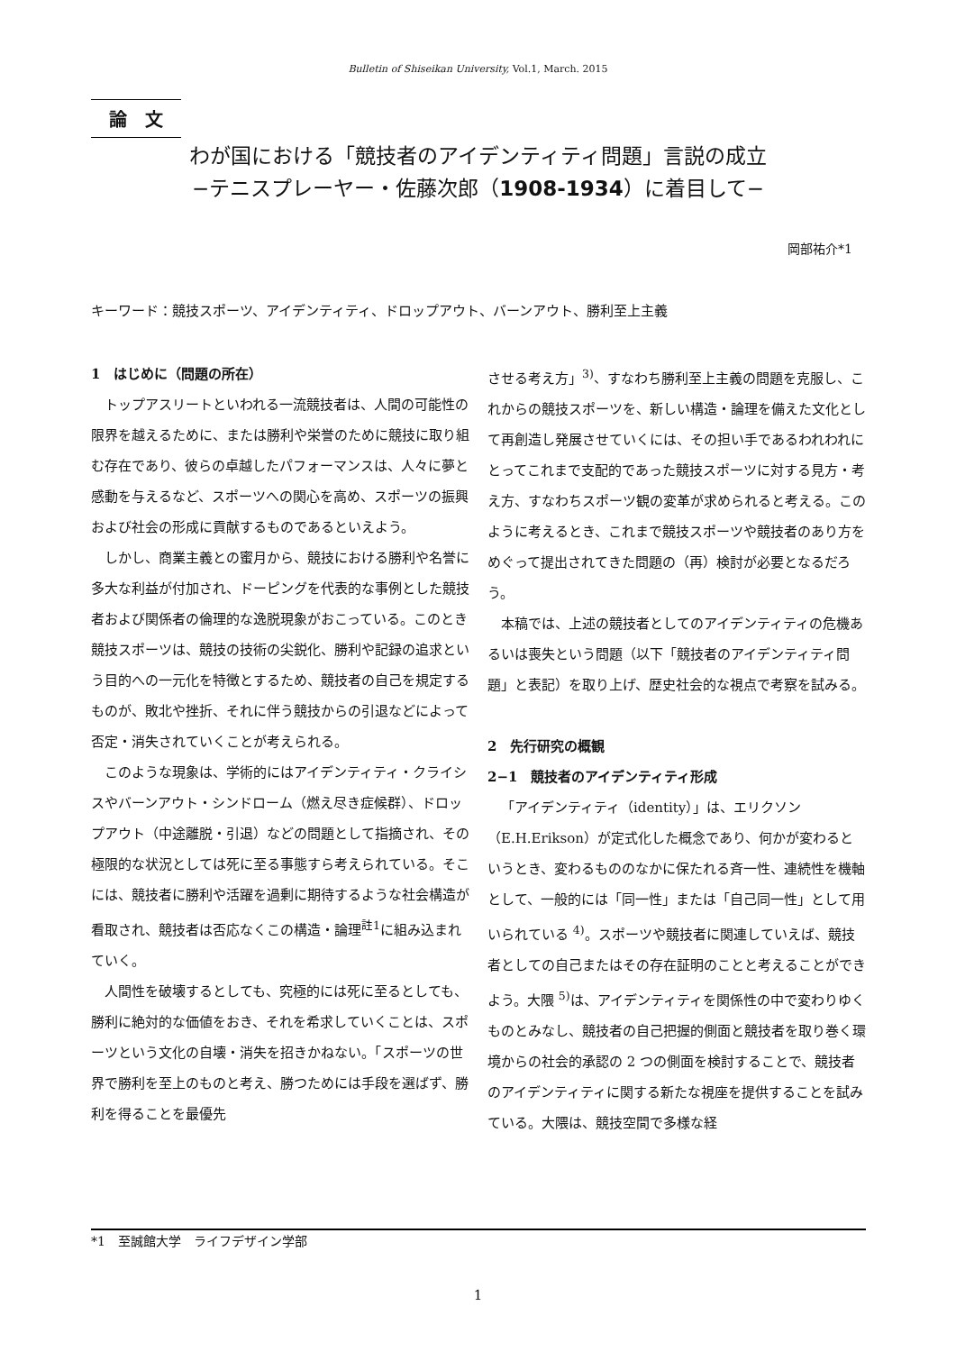Bulletin of Shiseikan University, Vol.1, March. 2015
論　文
わが国における「競技者のアイデンティティ問題」言説の成立
−テニスプレーヤー・佐藤次郎（1908-1934）に着目して−
岡部祐介*1
キーワード：競技スポーツ、アイデンティティ、ドロップアウト、バーンアウト、勝利至上主義
1　はじめに（問題の所在）
トップアスリートといわれる一流競技者は、人間の可能性の限界を越えるために、または勝利や栄誉のために競技に取り組む存在であり、彼らの卓越したパフォーマンスは、人々に夢と感動を与えるなど、スポーツへの関心を高め、スポーツの振興および社会の形成に貢献するものであるといえよう。
しかし、商業主義との蜜月から、競技における勝利や名誉に多大な利益が付加され、ドーピングを代表的な事例とした競技者および関係者の倫理的な逸脱現象がおこっている。このとき競技スポーツは、競技の技術の尖鋭化、勝利や記録の追求という目的への一元化を特徴とするため、競技者の自己を規定するものが、敗北や挫折、それに伴う競技からの引退などによって否定・消失されていくことが考えられる。
このような現象は、学術的にはアイデンティティ・クライシスやバーンアウト・シンドローム（燃え尽き症候群）、ドロップアウト（中途離脱・引退）などの問題として指摘され、その極限的な状況としては死に至る事態すら考えられている。そこには、競技者に勝利や活躍を過剰に期待するような社会構造が看取され、競技者は否応なくこの構造・論理<sup>註1</sup>に組み込まれていく。
人間性を破壊するとしても、究極的には死に至るとしても、勝利に絶対的な価値をおき、それを希求していくことは、スポーツという文化の自壊・消失を招きかねない。「スポーツの世界で勝利を至上のものと考え、勝つためには手段を選ばず、勝利を得ることを最優先
させる考え方」<sup>3)</sup>、すなわち勝利至上主義の問題を克服し、これからの競技スポーツを、新しい構造・論理を備えた文化として再創造し発展させていくには、その担い手であるわれわれにとってこれまで支配的であった競技スポーツに対する見方・考え方、すなわちスポーツ観の変革が求められると考える。このように考えるとき、これまで競技スポーツや競技者のあり方をめぐって提出されてきた問題の（再）検討が必要となるだろう。
本稿では、上述の競技者としてのアイデンティティの危機あるいは喪失という問題（以下「競技者のアイデンティティ問題」と表記）を取り上げ、歴史社会的な視点で考察を試みる。
2　先行研究の概観
2−1　競技者のアイデンティティ形成
「アイデンティティ（identity）」は、エリクソン（E.H.Erikson）が定式化した概念であり、何かが変わるというとき、変わるもののなかに保たれる斉一性、連続性を機軸として、一般的には「同一性」または「自己同一性」として用いられている <sup>4)</sup>。スポーツや競技者に関連していえば、競技者としての自己またはその存在証明のことと考えることができよう。大隈 <sup>5)</sup>は、アイデンティティを関係性の中で変わりゆくものとみなし、競技者の自己把握的側面と競技者を取り巻く環境からの社会的承認の 2 つの側面を検討することで、競技者のアイデンティティに関する新たな視座を提供することを試みている。大隈は、競技空間で多様な経
*1　至誠館大学　ライフデザイン学部
1